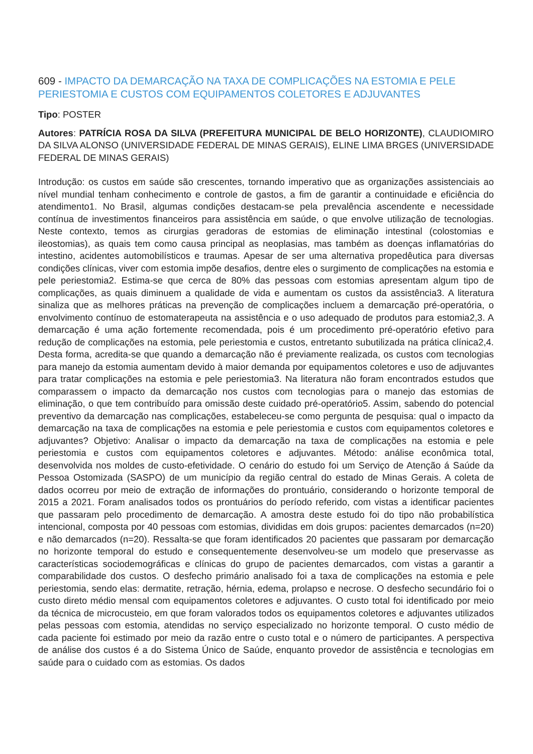609 - IMPACTO DA DEMARCAÇÃO NA TAXA DE COMPLICAÇÕES NA ESTOMIA E PELE PERIESTOMIA E CUSTOS COM EQUIPAMENTOS COLETORES E ADJUVANTES
Tipo: POSTER
Autores: PATRÍCIA ROSA DA SILVA (PREFEITURA MUNICIPAL DE BELO HORIZONTE), CLAUDIOMIRO DA SILVA ALONSO (UNIVERSIDADE FEDERAL DE MINAS GERAIS), ELINE LIMA BRGES (UNIVERSIDADE FEDERAL DE MINAS GERAIS)
Introdução: os custos em saúde são crescentes, tornando imperativo que as organizações assistenciais ao nível mundial tenham conhecimento e controle de gastos, a fim de garantir a continuidade e eficiência do atendimento1. No Brasil, algumas condições destacam-se pela prevalência ascendente e necessidade contínua de investimentos financeiros para assistência em saúde, o que envolve utilização de tecnologias. Neste contexto, temos as cirurgias geradoras de estomias de eliminação intestinal (colostomias e ileostomias), as quais tem como causa principal as neoplasias, mas também as doenças inflamatórias do intestino, acidentes automobilísticos e traumas. Apesar de ser uma alternativa propedêutica para diversas condições clínicas, viver com estomia impõe desafios, dentre eles o surgimento de complicações na estomia e pele periestomia2. Estima-se que cerca de 80% das pessoas com estomias apresentam algum tipo de complicações, as quais diminuem a qualidade de vida e aumentam os custos da assistência3. A literatura sinaliza que as melhores práticas na prevenção de complicações incluem a demarcação pré-operatória, o envolvimento contínuo de estomaterapeuta na assistência e o uso adequado de produtos para estomia2,3. A demarcação é uma ação fortemente recomendada, pois é um procedimento pré-operatório efetivo para redução de complicações na estomia, pele periestomia e custos, entretanto subutilizada na prática clínica2,4. Desta forma, acredita-se que quando a demarcação não é previamente realizada, os custos com tecnologias para manejo da estomia aumentam devido à maior demanda por equipamentos coletores e uso de adjuvantes para tratar complicações na estomia e pele periestomia3. Na literatura não foram encontrados estudos que comparassem o impacto da demarcação nos custos com tecnologias para o manejo das estomias de eliminação, o que tem contribuído para omissão deste cuidado pré-operatório5. Assim, sabendo do potencial preventivo da demarcação nas complicações, estabeleceu-se como pergunta de pesquisa: qual o impacto da demarcação na taxa de complicações na estomia e pele periestomia e custos com equipamentos coletores e adjuvantes? Objetivo: Analisar o impacto da demarcação na taxa de complicações na estomia e pele periestomia e custos com equipamentos coletores e adjuvantes. Método: análise econômica total, desenvolvida nos moldes de custo-efetividade. O cenário do estudo foi um Serviço de Atenção á Saúde da Pessoa Ostomizada (SASPO) de um município da região central do estado de Minas Gerais. A coleta de dados ocorreu por meio de extração de informações do prontuário, considerando o horizonte temporal de 2015 a 2021. Foram analisados todos os prontuários do período referido, com vistas a identificar pacientes que passaram pelo procedimento de demarcação. A amostra deste estudo foi do tipo não probabilística intencional, composta por 40 pessoas com estomias, divididas em dois grupos: pacientes demarcados (n=20) e não demarcados (n=20). Ressalta-se que foram identificados 20 pacientes que passaram por demarcação no horizonte temporal do estudo e consequentemente desenvolveu-se um modelo que preservasse as características sociodemográficas e clínicas do grupo de pacientes demarcados, com vistas a garantir a comparabilidade dos custos. O desfecho primário analisado foi a taxa de complicações na estomia e pele periestomia, sendo elas: dermatite, retração, hérnia, edema, prolapso e necrose. O desfecho secundário foi o custo direto médio mensal com equipamentos coletores e adjuvantes. O custo total foi identificado por meio da técnica de microcusteio, em que foram valorados todos os equipamentos coletores e adjuvantes utilizados pelas pessoas com estomia, atendidas no serviço especializado no horizonte temporal. O custo médio de cada paciente foi estimado por meio da razão entre o custo total e o número de participantes. A perspectiva de análise dos custos é a do Sistema Único de Saúde, enquanto provedor de assistência e tecnologias em saúde para o cuidado com as estomias. Os dados